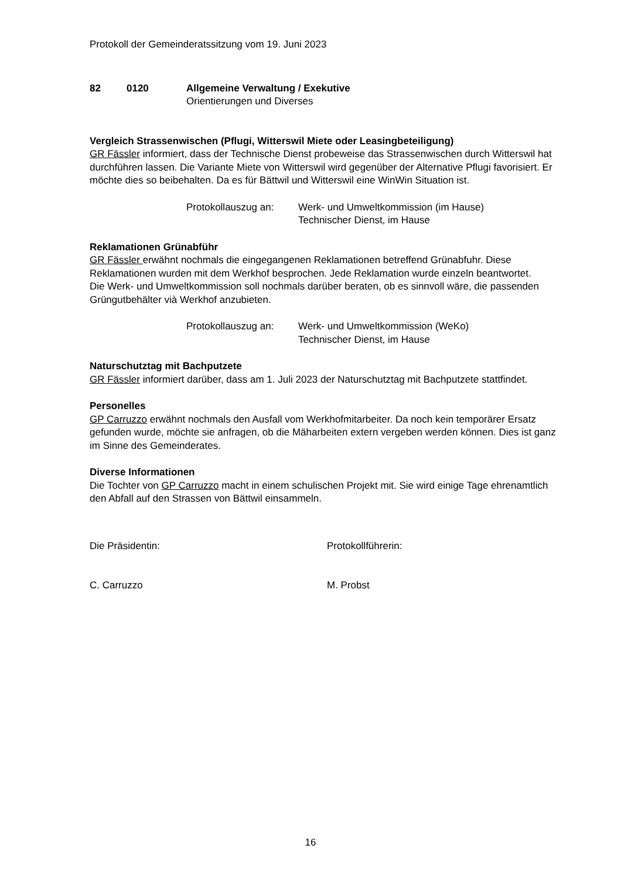Protokoll der Gemeinderatssitzung vom 19. Juni 2023
82 0120 Allgemeine Verwaltung / Exekutive
Orientierungen und Diverses
Vergleich Strassenwischen (Pflugi, Witterswil Miete oder Leasingbeteiligung)
GR Fässler informiert, dass der Technische Dienst probeweise das Strassenwischen durch Witterswil hat durchführen lassen. Die Variante Miete von Witterswil wird gegenüber der Alternative Pflugi favorisiert. Er möchte dies so beibehalten. Da es für Bättwil und Witterswil eine WinWin Situation ist.
Protokollauszug an:
Werk- und Umweltkommission (im Hause)
Technischer Dienst, im Hause
Reklamationen Grünabführ
GR Fässler erwähnt nochmals die eingegangenen Reklamationen betreffend Grünabfuhr. Diese Reklamationen wurden mit dem Werkhof besprochen. Jede Reklamation wurde einzeln beantwortet.
Die Werk- und Umweltkommission soll nochmals darüber beraten, ob es sinnvoll wäre, die passenden Grüngutbehälter vià Werkhof anzubieten.
Protokollauszug an:
Werk- und Umweltkommission (WeKo)
Technischer Dienst, im Hause
Naturschutztag mit Bachputzete
GR Fässler informiert darüber, dass am 1. Juli 2023 der Naturschutztag mit Bachputzete stattfindet.
Personelles
GP Carruzzo erwähnt nochmals den Ausfall vom Werkhofmitarbeiter. Da noch kein temporärer Ersatz gefunden wurde, möchte sie anfragen, ob die Mäharbeiten extern vergeben werden können. Dies ist ganz im Sinne des Gemeinderates.
Diverse Informationen
Die Tochter von GP Carruzzo macht in einem schulischen Projekt mit. Sie wird einige Tage ehrenamtlich den Abfall auf den Strassen von Bättwil einsammeln.
Die Präsidentin: Protokollführerin:
C. Carruzzo M. Probst
16